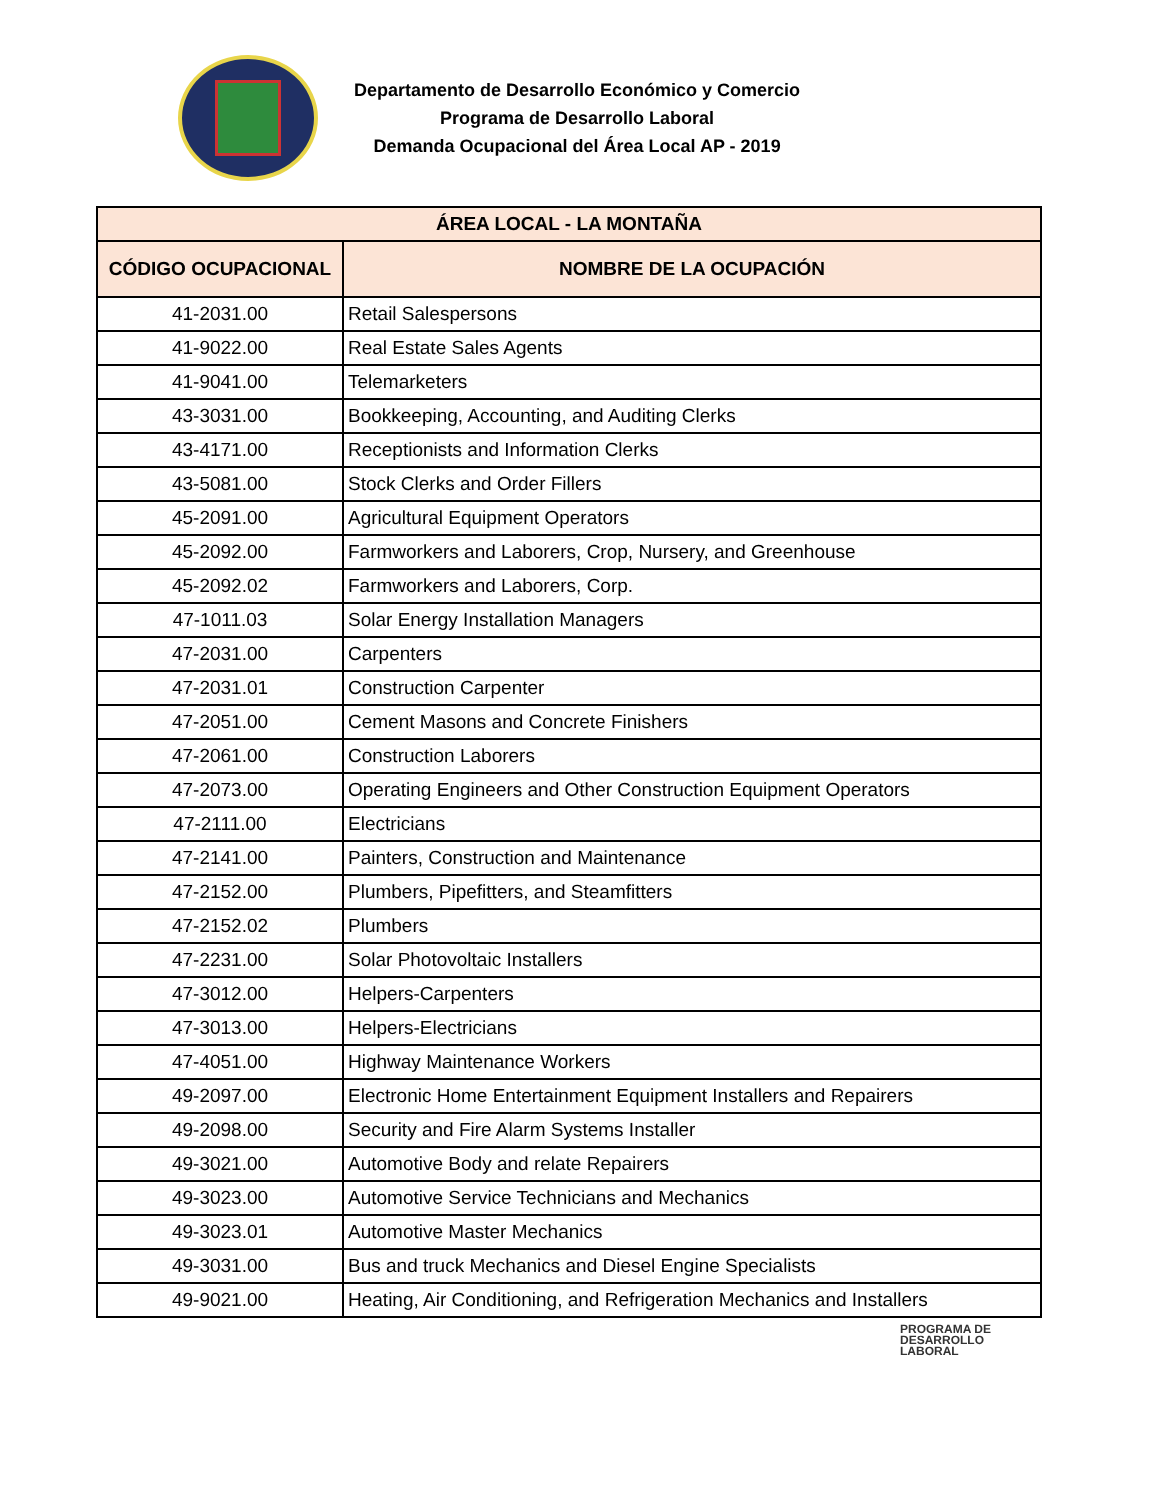Departamento de Desarrollo Económico y Comercio
Programa de Desarrollo Laboral
Demanda Ocupacional del Área Local AP - 2019
| ÁREA LOCAL - LA MONTAÑA | |
| --- | --- |
| CÓDIGO OCUPACIONAL | NOMBRE DE LA OCUPACIÓN |
| 41-2031.00 | Retail Salespersons |
| 41-9022.00 | Real Estate Sales Agents |
| 41-9041.00 | Telemarketers |
| 43-3031.00 | Bookkeeping, Accounting, and Auditing Clerks |
| 43-4171.00 | Receptionists and Information Clerks |
| 43-5081.00 | Stock Clerks and Order Fillers |
| 45-2091.00 | Agricultural Equipment Operators |
| 45-2092.00 | Farmworkers and Laborers, Crop, Nursery, and Greenhouse |
| 45-2092.02 | Farmworkers and Laborers, Corp. |
| 47-1011.03 | Solar Energy Installation Managers |
| 47-2031.00 | Carpenters |
| 47-2031.01 | Construction Carpenter |
| 47-2051.00 | Cement Masons and Concrete Finishers |
| 47-2061.00 | Construction Laborers |
| 47-2073.00 | Operating Engineers and Other Construction Equipment Operators |
| 47-2111.00 | Electricians |
| 47-2141.00 | Painters, Construction and Maintenance |
| 47-2152.00 | Plumbers, Pipefitters, and Steamfitters |
| 47-2152.02 | Plumbers |
| 47-2231.00 | Solar Photovoltaic Installers |
| 47-3012.00 | Helpers-Carpenters |
| 47-3013.00 | Helpers-Electricians |
| 47-4051.00 | Highway Maintenance Workers |
| 49-2097.00 | Electronic Home Entertainment Equipment Installers and Repairers |
| 49-2098.00 | Security and Fire Alarm Systems Installer |
| 49-3021.00 | Automotive Body and relate Repairers |
| 49-3023.00 | Automotive Service Technicians and Mechanics |
| 49-3023.01 | Automotive Master Mechanics |
| 49-3031.00 | Bus and truck Mechanics and Diesel Engine Specialists |
| 49-9021.00 | Heating, Air Conditioning, and Refrigeration Mechanics and Installers |
PROGRAMA DE
DESARROLLO
LABORAL